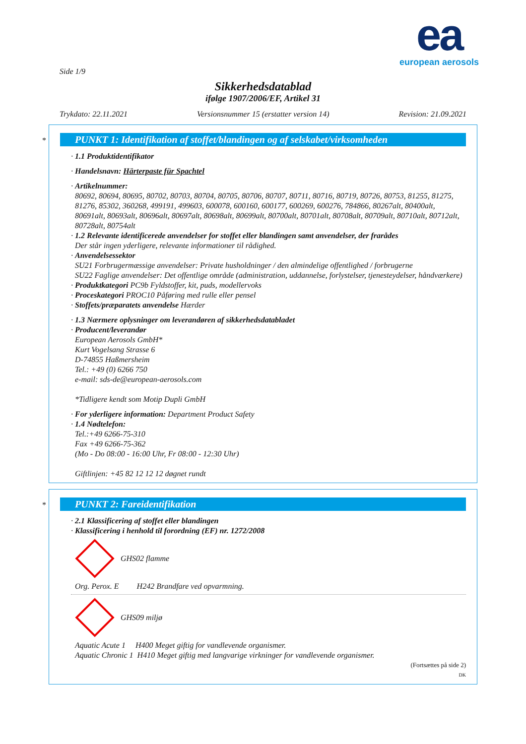ea
european aerosols
Side 1/9
Sikkerhedsdatablad
ifølge 1907/2006/EF, Artikel 31
Trykdato: 22.11.2021 Versionsnummer 15 (erstatter version 14) Revision: 21.09.2021
*
PUNKT 1: Identifikation af stoffet/blandingen og af selskabet/virksomheden
· 1.1 Produktidentifikator
· Handelsnavn: Härterpaste für Spachtel
· Artikelnummer:
80692, 80694, 80695, 80702, 80703, 80704, 80705, 80706, 80707, 80711, 80716, 80719, 80726, 80753, 81255, 81275, 81276, 85302, 360268, 499191, 499603, 600078, 600160, 600177, 600269, 600276, 784866, 80267alt, 80400alt, 80691alt, 80693alt, 80696alt, 80697alt, 80698alt, 80699alt, 80700alt, 80701alt, 80708alt, 80709alt, 80710alt, 80712alt, 80728alt, 80754alt
· 1.2 Relevante identificerede anvendelser for stoffet eller blandingen samt anvendelser, der frarådes
Der står ingen yderligere, relevante informationer til rådighed.
· Anvendelsessektor
SU21 Forbrugermæssige anvendelser: Private husholdninger / den almindelige offentlighed / forbrugerne
SU22 Faglige anvendelser: Det offentlige område (administration, uddannelse, forlystelser, tjenesteydelser, håndværkere)
· Produktkategori PC9b Fyldstoffer, kit, puds, modellervoks
· Proceskategori PROC10 Påføring med rulle eller pensel
· Stoffets/præparatets anvendelse Hærder
· 1.3 Nærmere oplysninger om leverandøren af sikkerhedsdatabladet
· Producent/leverandør
European Aerosols GmbH*
Kurt Vogelsang Strasse 6
D-74855 Haßmersheim
Tel.: +49 (0) 6266 750
e-mail: sds-de@european-aerosols.com
*Tidligere kendt som Motip Dupli GmbH
· For yderligere information: Department Product Safety
· 1.4 Nødtelefon:
Tel.:+49 6266-75-310
Fax +49 6266-75-362
(Mo - Do 08:00 - 16:00 Uhr, Fr 08:00 - 12:30 Uhr)
Giftlinjen: +45 82 12 12 12 døgnet rundt
*
PUNKT 2: Fareidentifikation
· 2.1 Klassificering af stoffet eller blandingen
· Klassificering i henhold til forordning (EF) nr. 1272/2008
GHS02 flamme
Org. Perox. E H242 Brandfare ved opvarmning.
GHS09 miljø
Aquatic Acute 1 H400 Meget giftig for vandlevende organismer.
Aquatic Chronic 1 H410 Meget giftig med langvarige virkninger for vandlevende organismer.
(Fortsættes på side 2)
DK